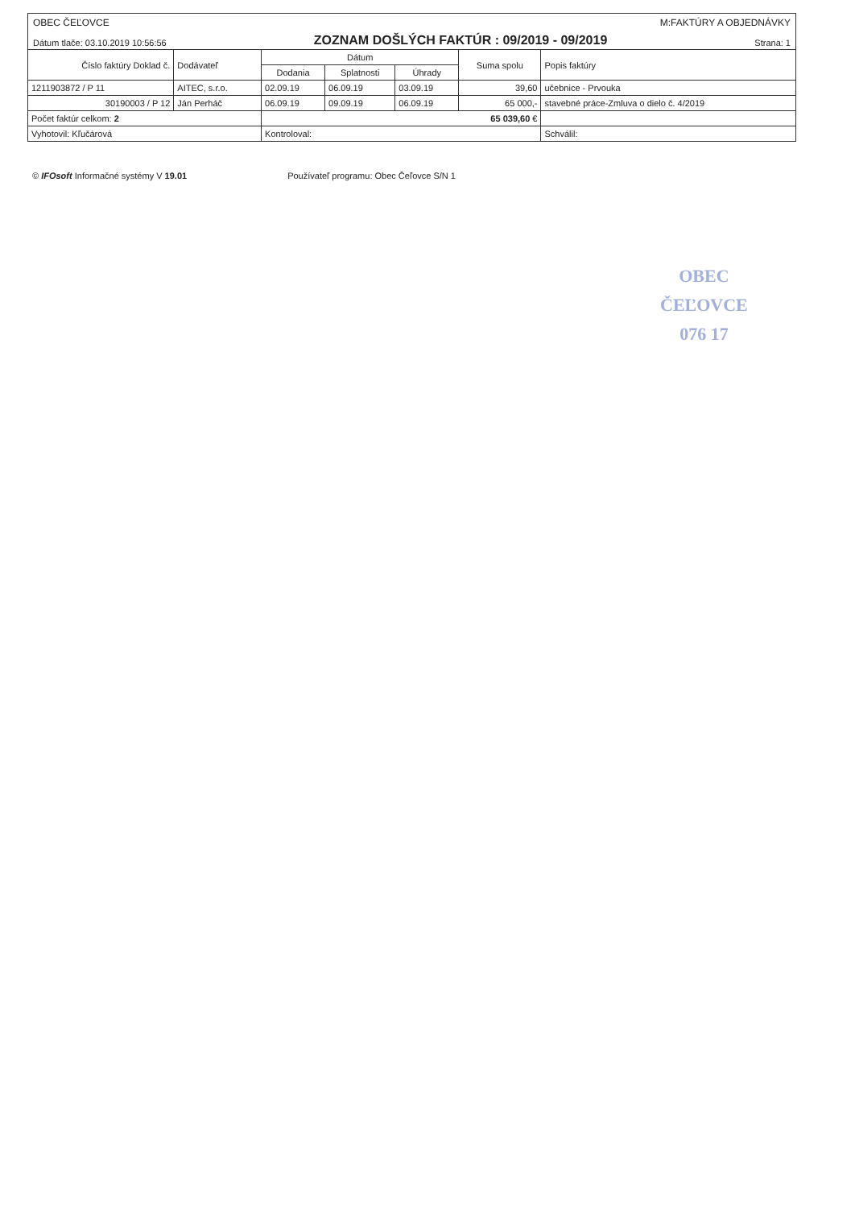OBEC ČEĽOVCE M:FAKTÚRY A OBJEDNÁVKY
Dátum tlače: 03.10.2019 10:56:56 ZOZNAM DOŠLÝCH FAKTÚR : 09/2019 - 09/2019 Strana: 1
| Číslo faktúry Doklad č. | Dodávateľ | Dátum | | | Suma spolu | Popis faktúry |
| --- | --- | --- | --- | --- | --- | --- |
| | | Dodania | Splatnosti | Úhrady | | |
| 1211903872 / P 11 | AITEC, s.r.o. | 02.09.19 | 06.09.19 | 03.09.19 | 39,60 | učebnice - Prvouka |
| 30190003 / P 12 | Ján Perháč | 06.09.19 | 09.09.19 | 06.09.19 | 65 000,- | stavebné práce-Zmluva o dielo č. 4/2019 |
| Počet faktúr celkom: 2 | | 65 039,60 € | | | | |
| Vyhotovil: Kľučárová | | Kontroloval: | | | | Schválil: |
© IFOsoft Informačné systémy V 19.01 Používateľ programu: Obec Čeľovce S/N 1
OBEC
ČEĽOVCE
076 17